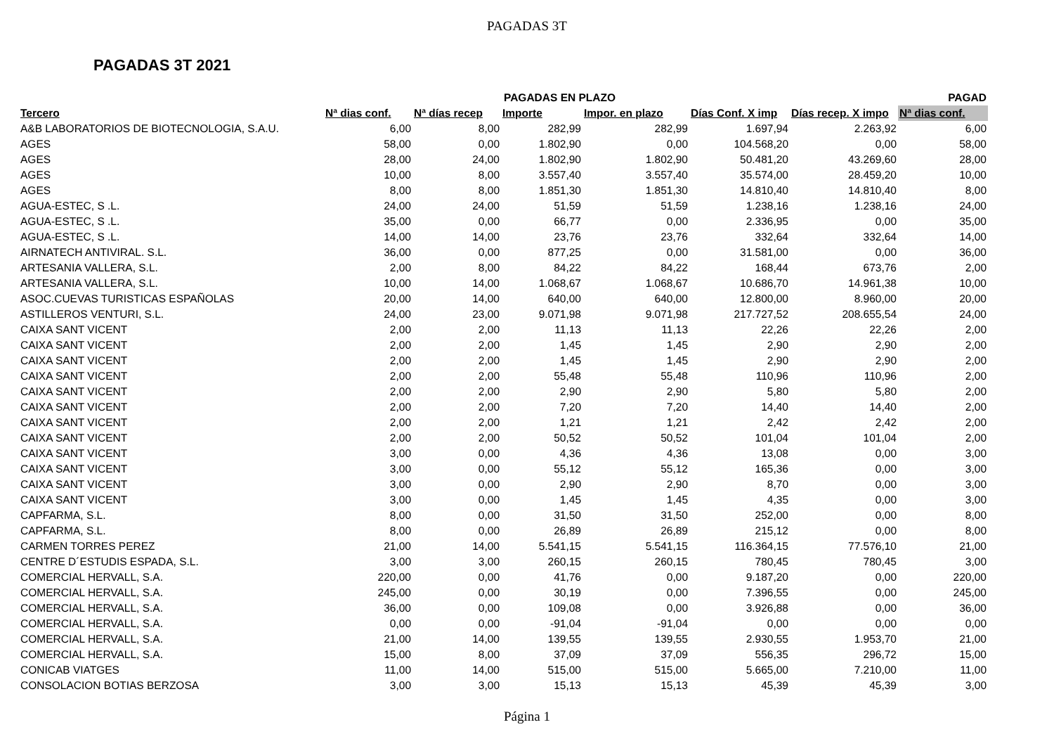PAGADAS 3T
PAGADAS 3T 2021
| | | PAGADAS EN PLAZO | | | | | PAGAD |
| --- | --- | --- | --- | --- | --- | --- | --- |
| Tercero | Nª dias conf. | Nª días recep | Importe | Impor. en plazo | Días Conf. X imp | Días recep. X impo | Nª dias conf. |
| A&B LABORATORIOS DE BIOTECNOLOGIA, S.A.U. | 6,00 | 8,00 | 282,99 | 282,99 | 1.697,94 | 2.263,92 | 6,00 |
| AGES | 58,00 | 0,00 | 1.802,90 | 0,00 | 104.568,20 | 0,00 | 58,00 |
| AGES | 28,00 | 24,00 | 1.802,90 | 1.802,90 | 50.481,20 | 43.269,60 | 28,00 |
| AGES | 10,00 | 8,00 | 3.557,40 | 3.557,40 | 35.574,00 | 28.459,20 | 10,00 |
| AGES | 8,00 | 8,00 | 1.851,30 | 1.851,30 | 14.810,40 | 14.810,40 | 8,00 |
| AGUA-ESTEC, S .L. | 24,00 | 24,00 | 51,59 | 51,59 | 1.238,16 | 1.238,16 | 24,00 |
| AGUA-ESTEC, S .L. | 35,00 | 0,00 | 66,77 | 0,00 | 2.336,95 | 0,00 | 35,00 |
| AGUA-ESTEC, S .L. | 14,00 | 14,00 | 23,76 | 23,76 | 332,64 | 332,64 | 14,00 |
| AIRNATECH ANTIVIRAL. S.L. | 36,00 | 0,00 | 877,25 | 0,00 | 31.581,00 | 0,00 | 36,00 |
| ARTESANIA VALLERA, S.L. | 2,00 | 8,00 | 84,22 | 84,22 | 168,44 | 673,76 | 2,00 |
| ARTESANIA VALLERA, S.L. | 10,00 | 14,00 | 1.068,67 | 1.068,67 | 10.686,70 | 14.961,38 | 10,00 |
| ASOC.CUEVAS TURISTICAS ESPAÑOLAS | 20,00 | 14,00 | 640,00 | 640,00 | 12.800,00 | 8.960,00 | 20,00 |
| ASTILLEROS VENTURI, S.L. | 24,00 | 23,00 | 9.071,98 | 9.071,98 | 217.727,52 | 208.655,54 | 24,00 |
| CAIXA SANT VICENT | 2,00 | 2,00 | 11,13 | 11,13 | 22,26 | 22,26 | 2,00 |
| CAIXA SANT VICENT | 2,00 | 2,00 | 1,45 | 1,45 | 2,90 | 2,90 | 2,00 |
| CAIXA SANT VICENT | 2,00 | 2,00 | 1,45 | 1,45 | 2,90 | 2,90 | 2,00 |
| CAIXA SANT VICENT | 2,00 | 2,00 | 55,48 | 55,48 | 110,96 | 110,96 | 2,00 |
| CAIXA SANT VICENT | 2,00 | 2,00 | 2,90 | 2,90 | 5,80 | 5,80 | 2,00 |
| CAIXA SANT VICENT | 2,00 | 2,00 | 7,20 | 7,20 | 14,40 | 14,40 | 2,00 |
| CAIXA SANT VICENT | 2,00 | 2,00 | 1,21 | 1,21 | 2,42 | 2,42 | 2,00 |
| CAIXA SANT VICENT | 2,00 | 2,00 | 50,52 | 50,52 | 101,04 | 101,04 | 2,00 |
| CAIXA SANT VICENT | 3,00 | 0,00 | 4,36 | 4,36 | 13,08 | 0,00 | 3,00 |
| CAIXA SANT VICENT | 3,00 | 0,00 | 55,12 | 55,12 | 165,36 | 0,00 | 3,00 |
| CAIXA SANT VICENT | 3,00 | 0,00 | 2,90 | 2,90 | 8,70 | 0,00 | 3,00 |
| CAIXA SANT VICENT | 3,00 | 0,00 | 1,45 | 1,45 | 4,35 | 0,00 | 3,00 |
| CAPFARMA, S.L. | 8,00 | 0,00 | 31,50 | 31,50 | 252,00 | 0,00 | 8,00 |
| CAPFARMA, S.L. | 8,00 | 0,00 | 26,89 | 26,89 | 215,12 | 0,00 | 8,00 |
| CARMEN TORRES PEREZ | 21,00 | 14,00 | 5.541,15 | 5.541,15 | 116.364,15 | 77.576,10 | 21,00 |
| CENTRE D´ESTUDIS ESPADA, S.L. | 3,00 | 3,00 | 260,15 | 260,15 | 780,45 | 780,45 | 3,00 |
| COMERCIAL HERVALL, S.A. | 220,00 | 0,00 | 41,76 | 0,00 | 9.187,20 | 0,00 | 220,00 |
| COMERCIAL HERVALL, S.A. | 245,00 | 0,00 | 30,19 | 0,00 | 7.396,55 | 0,00 | 245,00 |
| COMERCIAL HERVALL, S.A. | 36,00 | 0,00 | 109,08 | 0,00 | 3.926,88 | 0,00 | 36,00 |
| COMERCIAL HERVALL, S.A. | 0,00 | 0,00 | -91,04 | -91,04 | 0,00 | 0,00 | 0,00 |
| COMERCIAL HERVALL, S.A. | 21,00 | 14,00 | 139,55 | 139,55 | 2.930,55 | 1.953,70 | 21,00 |
| COMERCIAL HERVALL, S.A. | 15,00 | 8,00 | 37,09 | 37,09 | 556,35 | 296,72 | 15,00 |
| CONICAB VIATGES | 11,00 | 14,00 | 515,00 | 515,00 | 5.665,00 | 7.210,00 | 11,00 |
| CONSOLACION BOTIAS BERZOSA | 3,00 | 3,00 | 15,13 | 15,13 | 45,39 | 45,39 | 3,00 |
Página 1